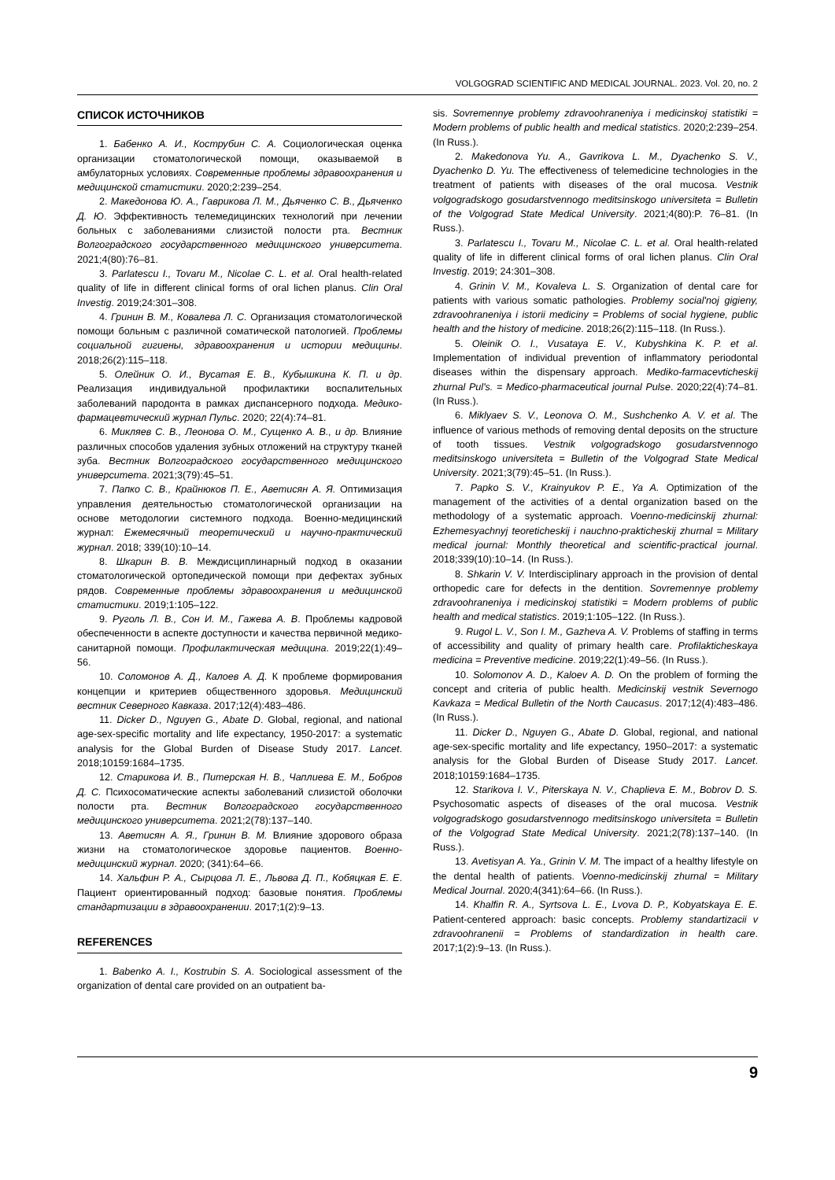VOLGOGRAD SCIENTIFIC AND MEDICAL JOURNAL. 2023. Vol. 20, no. 2
СПИСОК ИСТОЧНИКОВ
1. Бабенко А. И., Кострубин С. А. Социологическая оценка организации стоматологической помощи, оказываемой в амбулаторных условиях. Современные проблемы здравоохранения и медицинской статистики. 2020;2:239–254.
2. Македонова Ю. А., Гаврикова Л. М., Дьяченко С. В., Дьяченко Д. Ю. Эффективность телемедицинских технологий при лечении больных с заболеваниями слизистой полости рта. Вестник Волгоградского государственного медицинского университета. 2021;4(80):76–81.
3. Parlatescu I., Tovaru M., Nicolae C. L. et al. Oral health-related quality of life in different clinical forms of oral lichen planus. Clin Oral Investig. 2019;24:301–308.
4. Гринин В. М., Ковалева Л. С. Организация стоматологической помощи больным с различной соматической патологией. Проблемы социальной гигиены, здравоохранения и истории медицины. 2018;26(2):115–118.
5. Олейник О. И., Вусатая Е. В., Кубышкина К. П. и др. Реализация индивидуальной профилактики воспалительных заболеваний пародонта в рамках диспансерного подхода. Медико-фармацевтический журнал Пульс. 2020; 22(4):74–81.
6. Микляев С. В., Леонова О. М., Сущенко А. В., и др. Влияние различных способов удаления зубных отложений на структуру тканей зуба. Вестник Волгоградского государственного медицинского университета. 2021;3(79):45–51.
7. Папко С. В., Крайнюков П. Е., Аветисян А. Я. Оптимизация управления деятельностью стоматологической организации на основе методологии системного подхода. Военно-медицинский журнал: Ежемесячный теоретический и научно-практический журнал. 2018; 339(10):10–14.
8. Шкарин В. В. Междисциплинарный подход в оказании стоматологической ортопедической помощи при дефектах зубных рядов. Современные проблемы здравоохранения и медицинской статистики. 2019;1:105–122.
9. Руголь Л. В., Сон И. М., Гажева А. В. Проблемы кадровой обеспеченности в аспекте доступности и качества первичной медико-санитарной помощи. Профилактическая медицина. 2019;22(1):49–56.
10. Соломонов А. Д., Калоев А. Д. К проблеме формирования концепции и критериев общественного здоровья. Медицинский вестник Северного Кавказа. 2017;12(4):483–486.
11. Dicker D., Nguyen G., Abate D. Global, regional, and national age-sex-specific mortality and life expectancy, 1950-2017: a systematic analysis for the Global Burden of Disease Study 2017. Lancet. 2018;10159:1684–1735.
12. Старикова И. В., Питерская Н. В., Чаплиева Е. М., Бобров Д. С. Психосоматические аспекты заболеваний слизистой оболочки полости рта. Вестник Волгоградского государственного медицинского университета. 2021;2(78):137–140.
13. Аветисян А. Я., Гринин В. М. Влияние здорового образа жизни на стоматологическое здоровье пациентов. Военно-медицинский журнал. 2020; (341):64–66.
14. Хальфин Р. А., Сырцова Л. Е., Львова Д. П., Кобяцкая Е. Е. Пациент ориентированный подход: базовые понятия. Проблемы стандартизации в здравоохранении. 2017;1(2):9–13.
REFERENCES
1. Babenko A. I., Kostrubin S. A. Sociological assessment of the organization of dental care provided on an outpatient ba-
sis. Sovremennye problemy zdravoohraneniya i medicinskoj statistiki = Modern problems of public health and medical statistics. 2020;2:239–254. (In Russ.).
2. Makedonova Yu. A., Gavrikova L. M., Dyachenko S. V., Dyachenko D. Yu. The effectiveness of telemedicine technologies in the treatment of patients with diseases of the oral mucosa. Vestnik volgogradskogo gosudarstvennogo meditsinskogo universiteta = Bulletin of the Volgograd State Medical University. 2021;4(80):P. 76–81. (In Russ.).
3. Parlatescu I., Tovaru M., Nicolae C. L. et al. Oral health-related quality of life in different clinical forms of oral lichen planus. Clin Oral Investig. 2019; 24:301–308.
4. Grinin V. M., Kovaleva L. S. Organization of dental care for patients with various somatic pathologies. Problemy social'noj gigieny, zdravoohraneniya i istorii mediciny = Problems of social hygiene, public health and the history of medicine. 2018;26(2):115–118. (In Russ.).
5. Oleinik O. I., Vusataya E. V., Kubyshkina K. P. et al. Implementation of individual prevention of inflammatory periodontal diseases within the dispensary approach. Mediko-farmacevticheskij zhurnal Pul's. = Medico-pharmaceutical journal Pulse. 2020;22(4):74–81. (In Russ.).
6. Miklyaev S. V., Leonova O. M., Sushchenko A. V. et al. The influence of various methods of removing dental deposits on the structure of tooth tissues. Vestnik volgogradskogo gosudarstvennogo meditsinskogo universiteta = Bulletin of the Volgograd State Medical University. 2021;3(79):45–51. (In Russ.).
7. Papko S. V., Krainyukov P. E., Ya A. Optimization of the management of the activities of a dental organization based on the methodology of a systematic approach. Voenno-medicinskij zhurnal: Ezhemesyachnyj teoreticheskij i nauchno-prakticheskij zhurnal = Military medical journal: Monthly theoretical and scientific-practical journal. 2018;339(10):10–14. (In Russ.).
8. Shkarin V. V. Interdisciplinary approach in the provision of dental orthopedic care for defects in the dentition. Sovremennye problemy zdravoohraneniya i medicinskoj statistiki = Modern problems of public health and medical statistics. 2019;1:105–122. (In Russ.).
9. Rugol L. V., Son I. M., Gazheva A. V. Problems of staffing in terms of accessibility and quality of primary health care. Profilakticheskaya medicina = Preventive medicine. 2019;22(1):49–56. (In Russ.).
10. Solomonov A. D., Kaloev A. D. On the problem of forming the concept and criteria of public health. Medicinskij vestnik Severnogo Kavkaza = Medical Bulletin of the North Caucasus. 2017;12(4):483–486. (In Russ.).
11. Dicker D., Nguyen G., Abate D. Global, regional, and national age-sex-specific mortality and life expectancy, 1950–2017: a systematic analysis for the Global Burden of Disease Study 2017. Lancet. 2018;10159:1684–1735.
12. Starikova I. V., Piterskaya N. V., Chaplieva E. M., Bobrov D. S. Psychosomatic aspects of diseases of the oral mucosa. Vestnik volgogradskogo gosudarstvennogo meditsinskogo universiteta = Bulletin of the Volgograd State Medical University. 2021;2(78):137–140. (In Russ.).
13. Avetisyan A. Ya., Grinin V. M. The impact of a healthy lifestyle on the dental health of patients. Voenno-medicinskij zhurnal = Military Medical Journal. 2020;4(341):64–66. (In Russ.).
14. Khalfin R. A., Syrtsova L. E., Lvova D. P., Kobyatskaya E. E. Patient-centered approach: basic concepts. Problemy standartizacii v zdravoohranenii = Problems of standardization in health care. 2017;1(2):9–13. (In Russ.).
9